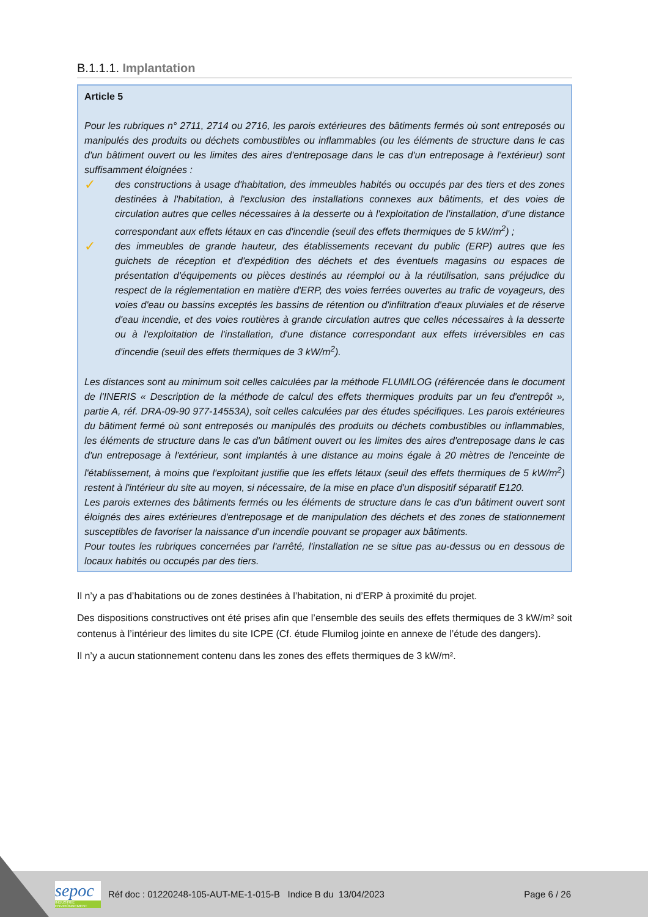B.1.1.1. Implantation
Article 5
Pour les rubriques n° 2711, 2714 ou 2716, les parois extérieures des bâtiments fermés où sont entreposés ou manipulés des produits ou déchets combustibles ou inflammables (ou les éléments de structure dans le cas d'un bâtiment ouvert ou les limites des aires d'entreposage dans le cas d'un entreposage à l'extérieur) sont suffisamment éloignées :
✓
des constructions à usage d'habitation, des immeubles habités ou occupés par des tiers et des zones destinées à l'habitation, à l'exclusion des installations connexes aux bâtiments, et des voies de circulation autres que celles nécessaires à la desserte ou à l'exploitation de l'installation, d'une distance correspondant aux effets létaux en cas d'incendie (seuil des effets thermiques de 5 kW/m<sup>2</sup>) ;
✓
des immeubles de grande hauteur, des établissements recevant du public (ERP) autres que les guichets de réception et d'expédition des déchets et des éventuels magasins ou espaces de présentation d'équipements ou pièces destinés au réemploi ou à la réutilisation, sans préjudice du respect de la réglementation en matière d'ERP, des voies ferrées ouvertes au trafic de voyageurs, des voies d'eau ou bassins exceptés les bassins de rétention ou d'infiltration d'eaux pluviales et de réserve d'eau incendie, et des voies routières à grande circulation autres que celles nécessaires à la desserte ou à l'exploitation de l'installation, d'une distance correspondant aux effets irréversibles en cas d'incendie (seuil des effets thermiques de 3 kW/m<sup>2</sup>).
Les distances sont au minimum soit celles calculées par la méthode FLUMILOG (référencée dans le document de l'INERIS « Description de la méthode de calcul des effets thermiques produits par un feu d'entrepôt », partie A, réf. DRA-09-90 977-14553A), soit celles calculées par des études spécifiques. Les parois extérieures du bâtiment fermé où sont entreposés ou manipulés des produits ou déchets combustibles ou inflammables, les éléments de structure dans le cas d'un bâtiment ouvert ou les limites des aires d'entreposage dans le cas d'un entreposage à l'extérieur, sont implantés à une distance au moins égale à 20 mètres de l'enceinte de l'établissement, à moins que l'exploitant justifie que les effets létaux (seuil des effets thermiques de 5 kW/m<sup>2</sup>) restent à l'intérieur du site au moyen, si nécessaire, de la mise en place d'un dispositif séparatif E120.
Les parois externes des bâtiments fermés ou les éléments de structure dans le cas d'un bâtiment ouvert sont éloignés des aires extérieures d'entreposage et de manipulation des déchets et des zones de stationnement susceptibles de favoriser la naissance d'un incendie pouvant se propager aux bâtiments.
Pour toutes les rubriques concernées par l'arrêté, l'installation ne se situe pas au-dessus ou en dessous de locaux habités ou occupés par des tiers.
Il n’y a pas d’habitations ou de zones destinées à l’habitation, ni d’ERP à proximité du projet.
Des dispositions constructives ont été prises afin que l’ensemble des seuils des effets thermiques de 3 kW/m² soit contenus à l’intérieur des limites du site ICPE (Cf. étude Flumilog jointe en annexe de l’étude des dangers).
Il n’y a aucun stationnement contenu dans les zones des effets thermiques de 3 kW/m².
sepoc
INDUSTRIE ENVIRONNEMENT
Réf doc : 01220248-105-AUT-ME-1-015-B Indice B du 13/04/2023 Page 6 / 26